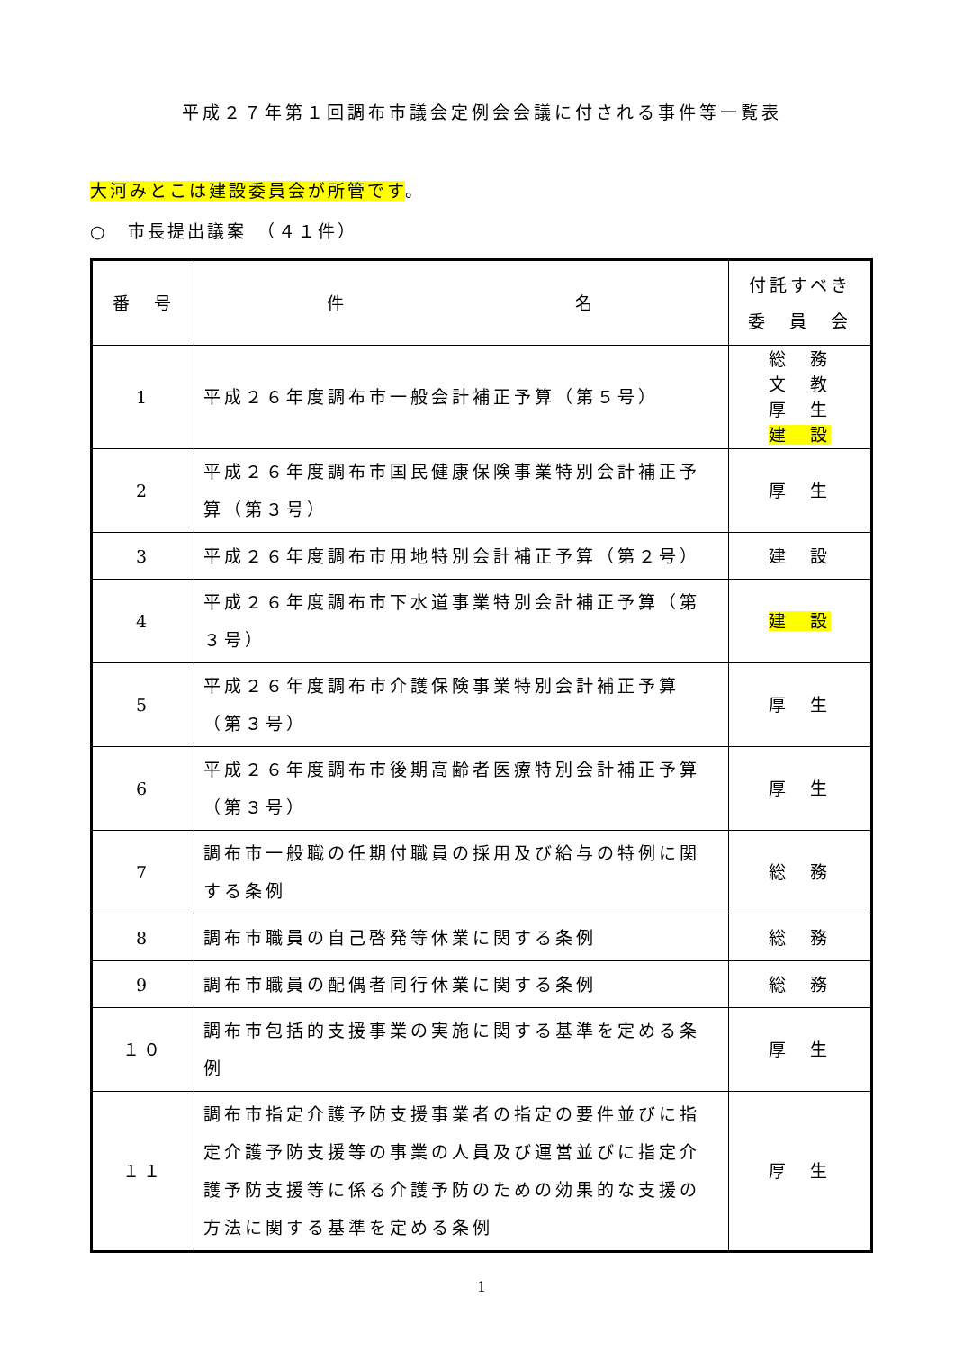平成２７年第１回調布市議会定例会会議に付される事件等一覧表
大河みとこは建設委員会が所管です。
○　市長提出議案　（４１件）
| 番 号 | 件 名 | 付託すべき 委 員 会 |
| --- | --- | --- |
| 1 | 平成２６年度調布市一般会計補正予算（第５号） | 総 務 文 教 厚 生 建 設 |
| 2 | 平成２６年度調布市国民健康保険事業特別会計補正予算（第３号） | 厚 生 |
| 3 | 平成２６年度調布市用地特別会計補正予算（第２号） | 建 設 |
| 4 | 平成２６年度調布市下水道事業特別会計補正予算（第３号） | 建 設 |
| 5 | 平成２６年度調布市介護保険事業特別会計補正予算（第３号） | 厚 生 |
| 6 | 平成２６年度調布市後期高齢者医療特別会計補正予算（第３号） | 厚 生 |
| 7 | 調布市一般職の任期付職員の採用及び給与の特例に関する条例 | 総 務 |
| 8 | 調布市職員の自己啓発等休業に関する条例 | 総 務 |
| 9 | 調布市職員の配偶者同行休業に関する条例 | 総 務 |
| １０ | 調布市包括的支援事業の実施に関する基準を定める条例 | 厚 生 |
| １１ | 調布市指定介護予防支援事業者の指定の要件並びに指定介護予防支援等の事業の人員及び運営並びに指定介護予防支援等に係る介護予防のための効果的な支援の方法に関する基準を定める条例 | 厚 生 |
1